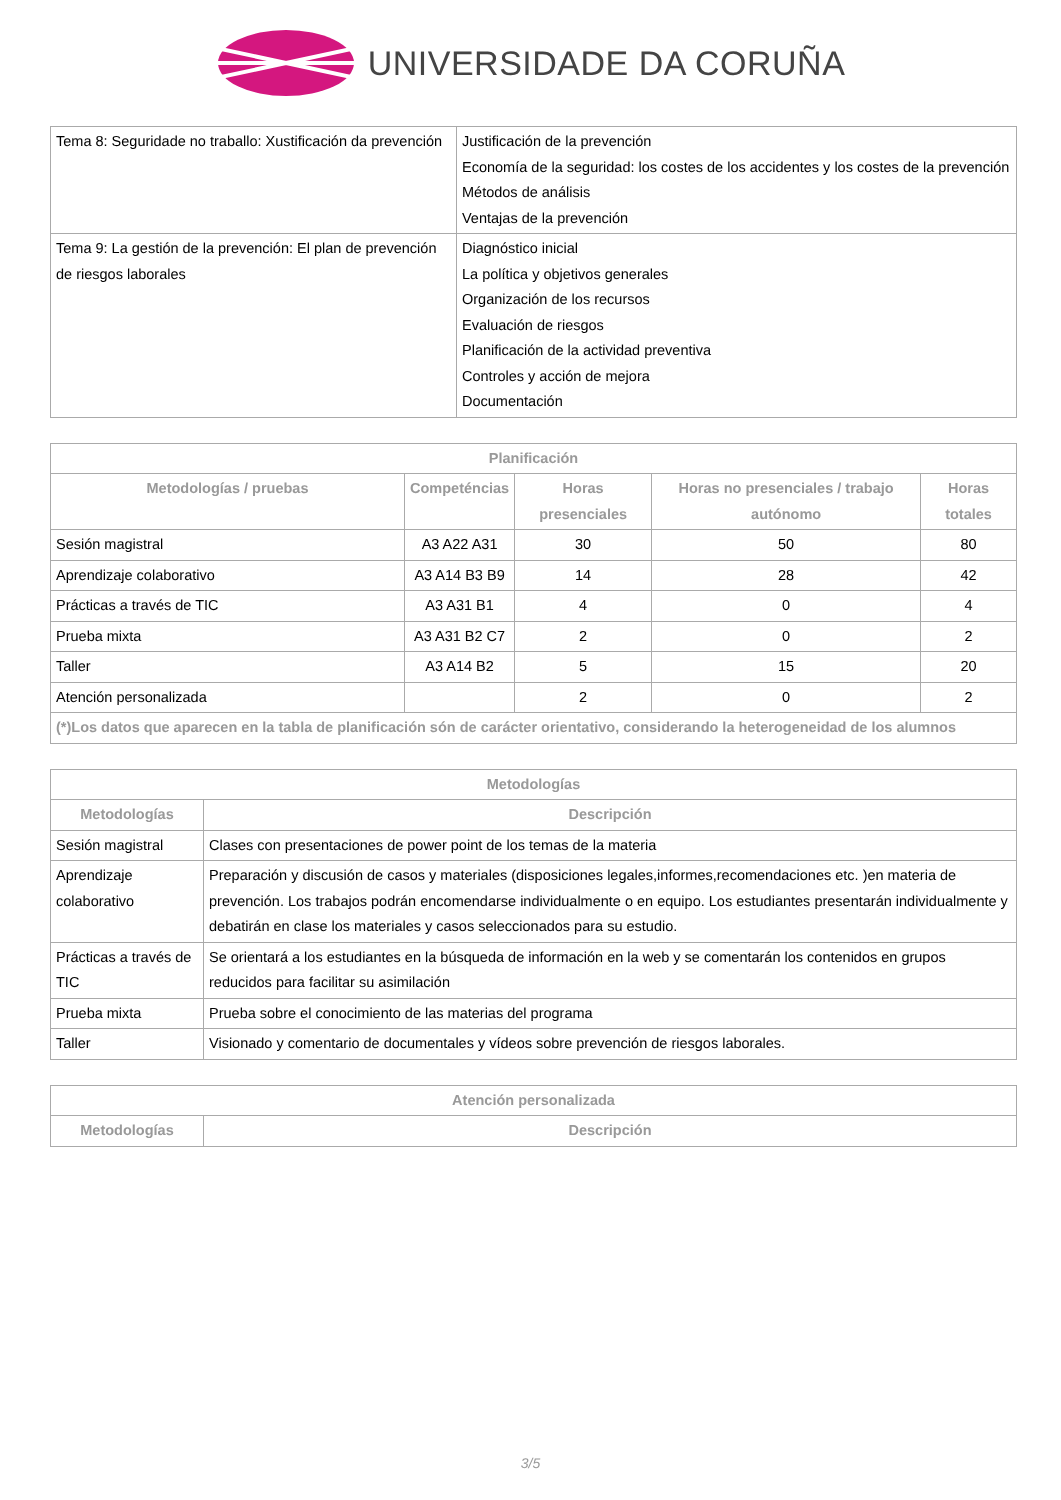UNIVERSIDADE DA CORUÑA
| Tema 8: Seguridade no traballo: Xustificación da prevención | Justificación de la prevención Economía de la seguridad: los costes de los accidentes y los costes de la prevención Métodos de análisis Ventajas de la prevención |
| Tema 9: La gestión de la prevención: El plan de prevención de riesgos laborales | Diagnóstico inicial La política y objetivos generales Organización de los recursos Evaluación de riesgos Planificación de la actividad preventiva Controles y acción de mejora Documentación |
| Planificación | | | | |
| --- | --- | --- | --- | --- |
| Metodologías / pruebas | Competéncias | Horas presenciales | Horas no presenciales / trabajo autónomo | Horas totales |
| Sesión magistral | A3 A22 A31 | 30 | 50 | 80 |
| Aprendizaje colaborativo | A3 A14 B3 B9 | 14 | 28 | 42 |
| Prácticas a través de TIC | A3 A31 B1 | 4 | 0 | 4 |
| Prueba mixta | A3 A31 B2 C7 | 2 | 0 | 2 |
| Taller | A3 A14 B2 | 5 | 15 | 20 |
| Atención personalizada | | 2 | 0 | 2 |
| (*)Los datos que aparecen en la tabla de planificación són de carácter orientativo, considerando la heterogeneidad de los alumnos | | | | |
| Metodologías | |
| --- | --- |
| Metodologías | Descripción |
| Sesión magistral | Clases con presentaciones de power point de los temas de la materia |
| Aprendizaje colaborativo | Preparación y discusión de casos y materiales (disposiciones legales,informes,recomendaciones etc. )en materia de prevención. Los trabajos podrán encomendarse individualmente o en equipo. Los estudiantes presentarán individualmente y debatirán en clase los materiales y casos seleccionados para su estudio. |
| Prácticas a través de TIC | Se orientará a los estudiantes en la búsqueda de información en la web y se comentarán los contenidos en grupos reducidos para facilitar su asimilación |
| Prueba mixta | Prueba sobre el conocimiento de las materias del programa |
| Taller | Visionado y comentario de documentales y vídeos sobre prevención de riesgos laborales. |
| Atención personalizada | |
| --- | --- |
| Metodologías | Descripción |
3/5